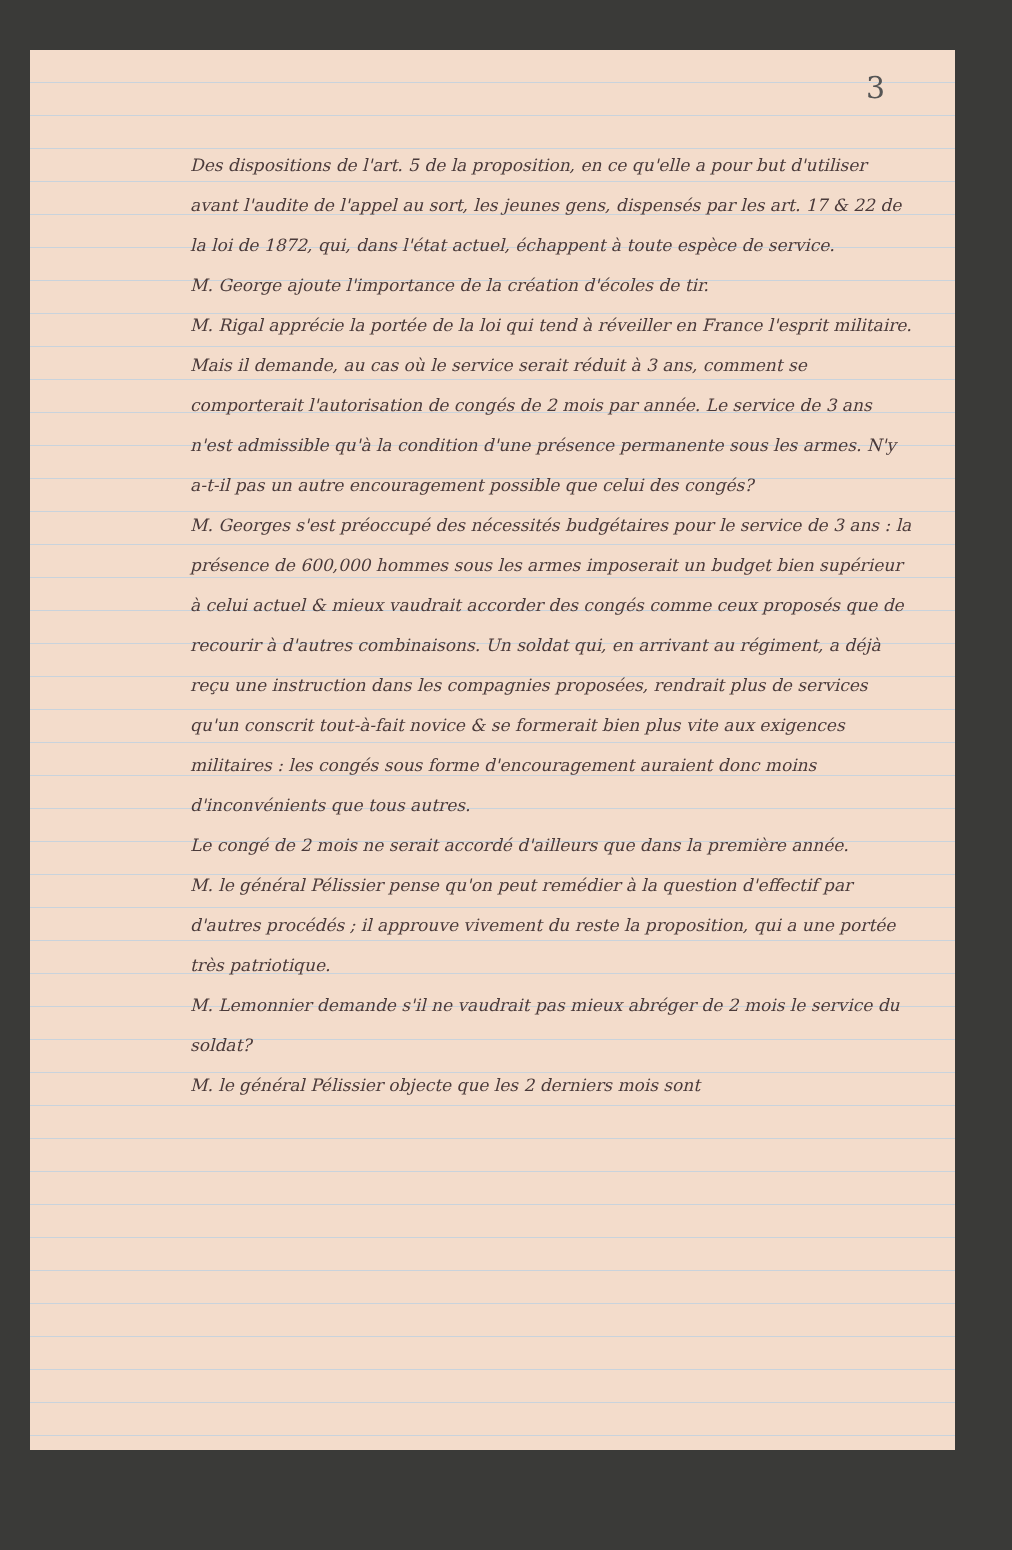3
Des dispositions de l'art. 5 de la proposition, en ce qu'elle a pour but d'utiliser avant l'audite de l'appel au sort, les jeunes gens, dispensés par les art. 17 & 22 de la loi de 1872, qui, dans l'état actuel, échappent à toute espèce de service.
M. George ajoute l'importance de la création d'écoles de tir.
M. Rigal apprécie la portée de la loi qui tend à réveiller en France l'esprit militaire. Mais il demande, au cas où le service serait réduit à 3 ans, comment se comporterait l'autorisation de congés de 2 mois par année. Le service de 3 ans n'est admissible qu'à la condition d'une présence permanente sous les armes. N'y a-t-il pas un autre encouragement possible que celui des congés?
M. Georges s'est préoccupé des nécessités budgétaires pour le service de 3 ans : la présence de 600,000 hommes sous les armes imposerait un budget bien supérieur à celui actuel & mieux vaudrait accorder des congés comme ceux proposés que de recourir à d'autres combinaisons. Un soldat qui, en arrivant au régiment, a déjà reçu une instruction dans les compagnies proposées, rendrait plus de services qu'un conscrit tout-à-fait novice & se formerait bien plus vite aux exigences militaires : les congés sous forme d'encouragement auraient donc moins d'inconvénients que tous autres.
Le congé de 2 mois ne serait accordé d'ailleurs que dans la première année.
M. le général Pélissier pense qu'on peut remédier à la question d'effectif par d'autres procédés ; il approuve vivement du reste la proposition, qui a une portée très patriotique.
M. Lemonnier demande s'il ne vaudrait pas mieux abréger de 2 mois le service du soldat?
M. le général Pélissier objecte que les 2 derniers mois sont